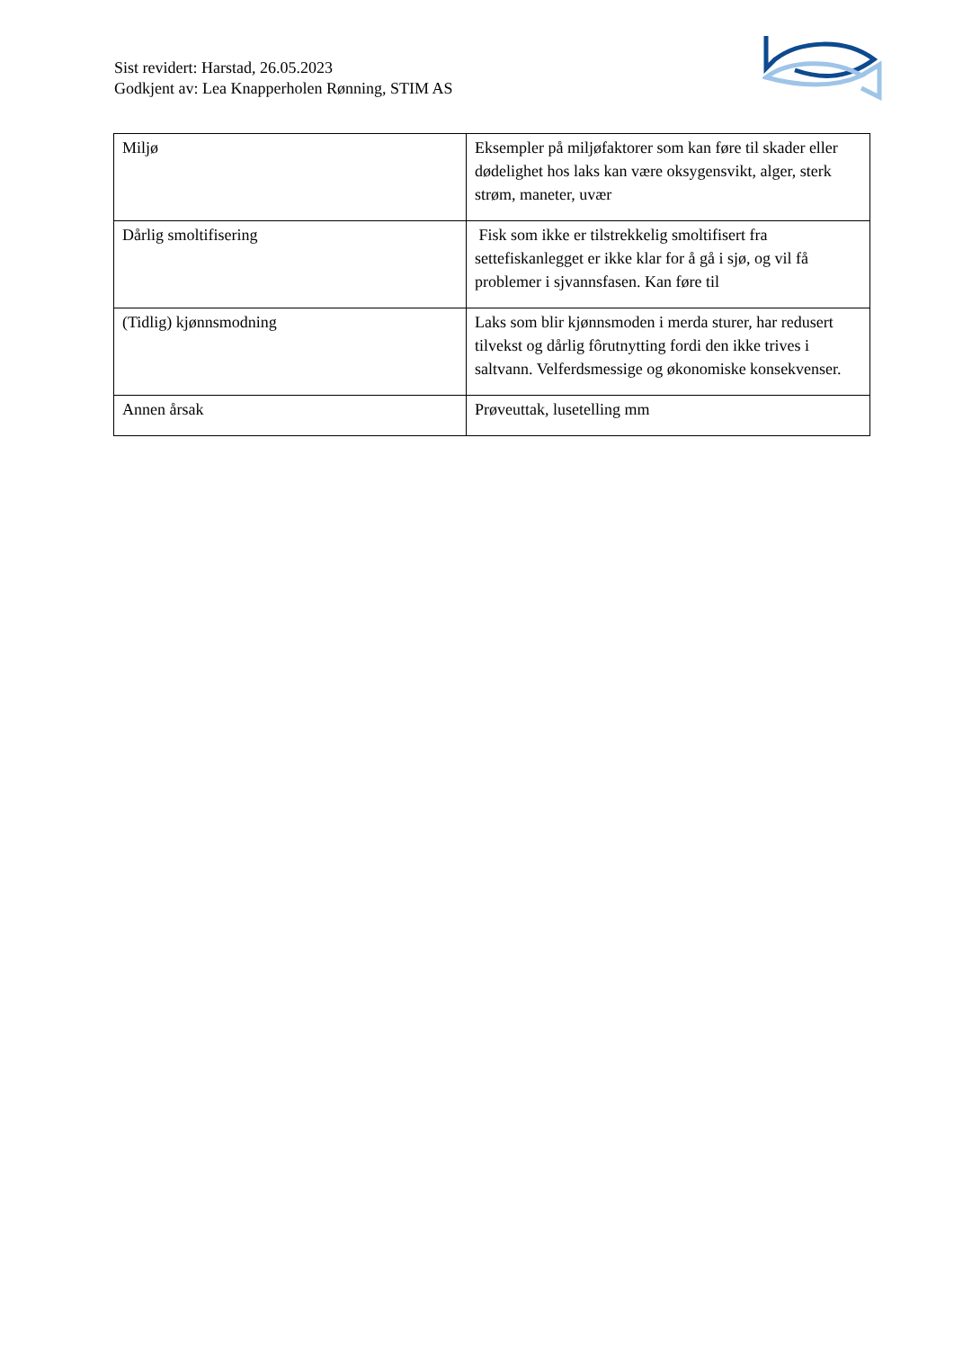Sist revidert: Harstad, 26.05.2023
Godkjent av: Lea Knapperholen Rønning, STIM AS
| Miljø | Eksempler på miljøfaktorer som kan føre til skader eller dødelighet hos laks kan være oksygensvikt, alger, sterk strøm, maneter, uvær |
| Dårlig smoltifisering | Fisk som ikke er tilstrekkelig smoltifisert fra settefiskanlegget er ikke klar for å gå i sjø, og vil få problemer i sjvannsfasen. Kan føre til |
| (Tidlig) kjønnsmodning | Laks som blir kjønnsmoden i merda sturer, har redusert tilvekst og dårlig fôrutnytting fordi den ikke trives i saltvann. Velferdsmessige og økonomiske konsekvenser. |
| Annen årsak | Prøveuttak, lusetelling mm |